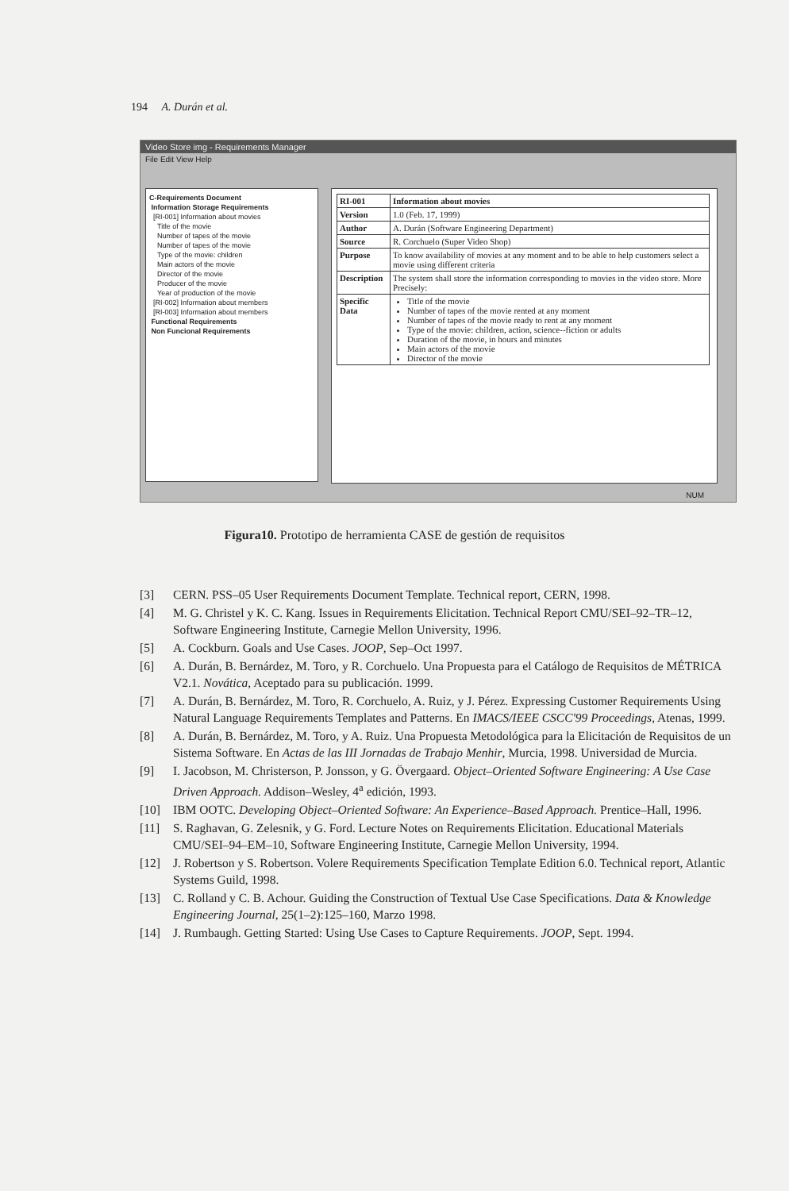194 A. Durán et al.
Video Store img - Requirements Manager
File Edit View Help
C-Requirements Document
Information Storage Requirements
[RI-001] Information about movies
Title of the movie
Number of tapes of the movie
Number of tapes of the movie
Type of the movie: children
Main actors of the movie
Director of the movie
Producer of the movie
Year of production of the movie
[RI-002] Information about members
[RI-003] Information about members
Functional Requirements
Non Funcional Requirements
| RI-001 | Information about movies |
| Version | 1.0 (Feb. 17, 1999) |
| Author | A. Durán (Software Engineering Department) |
| Source | R. Corchuelo (Super Video Shop) |
| Purpose | To know availability of movies at any moment and to be able to help customers select a movie using different criteria |
| Description | The system shall store the information corresponding to movies in the video store. More Precisely: |
| Specific Data | Title of the movie Number of tapes of the movie rented at any moment Number of tapes of the movie ready to rent at any moment Type of the movie: children, action, science--fiction or adults Duration of the movie, in hours and minutes Main actors of the movie Director of the movie |
NUM
Figura10. Prototipo de herramienta CASE de gestión de requisitos
[3] CERN. PSS–05 User Requirements Document Template. Technical report, CERN, 1998.
[4] M. G. Christel y K. C. Kang. Issues in Requirements Elicitation. Technical Report CMU/SEI–92–TR–12, Software Engineering Institute, Carnegie Mellon University, 1996.
[5] A. Cockburn. Goals and Use Cases. JOOP, Sep–Oct 1997.
[6] A. Durán, B. Bernárdez, M. Toro, y R. Corchuelo. Una Propuesta para el Catálogo de Requisitos de MÉTRICA V2.1. Novática, Aceptado para su publicación. 1999.
[7] A. Durán, B. Bernárdez, M. Toro, R. Corchuelo, A. Ruiz, y J. Pérez. Expressing Customer Requirements Using Natural Language Requirements Templates and Patterns. En IMACS/IEEE CSCC'99 Proceedings, Atenas, 1999.
[8] A. Durán, B. Bernárdez, M. Toro, y A. Ruiz. Una Propuesta Metodológica para la Elicitación de Requisitos de un Sistema Software. En Actas de las III Jornadas de Trabajo Menhir, Murcia, 1998. Universidad de Murcia.
[9] I. Jacobson, M. Christerson, P. Jonsson, y G. Övergaard. Object–Oriented Software Engineering: A Use Case Driven Approach. Addison–Wesley, 4<sup>a</sup> edición, 1993.
[10] IBM OOTC. Developing Object–Oriented Software: An Experience–Based Approach. Prentice–Hall, 1996.
[11] S. Raghavan, G. Zelesnik, y G. Ford. Lecture Notes on Requirements Elicitation. Educational Materials CMU/SEI–94–EM–10, Software Engineering Institute, Carnegie Mellon University, 1994.
[12] J. Robertson y S. Robertson. Volere Requirements Specification Template Edition 6.0. Technical report, Atlantic Systems Guild, 1998.
[13] C. Rolland y C. B. Achour. Guiding the Construction of Textual Use Case Specifications. Data & Knowledge Engineering Journal, 25(1–2):125–160, Marzo 1998.
[14] J. Rumbaugh. Getting Started: Using Use Cases to Capture Requirements. JOOP, Sept. 1994.